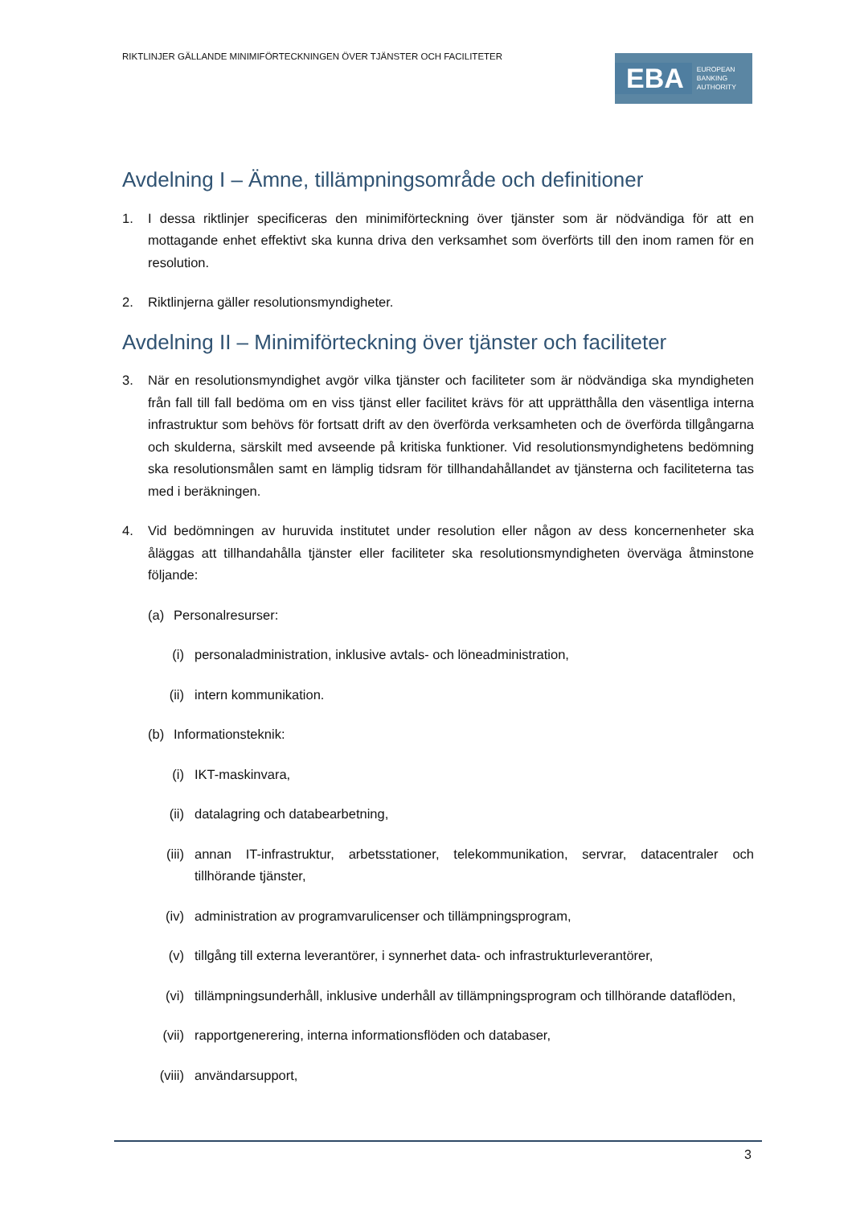RIKTLINJER GÄLLANDE MINIMIFÖRTECKNINGEN ÖVER TJÄNSTER OCH FACILITETER
EBA EUROPEAN
BANKING
AUTHORITY
Avdelning I – Ämne, tillämpningsområde och definitioner
1. I dessa riktlinjer specificeras den minimiförteckning över tjänster som är nödvändiga för att en mottagande enhet effektivt ska kunna driva den verksamhet som överförts till den inom ramen för en resolution.
2. Riktlinjerna gäller resolutionsmyndigheter.
Avdelning II – Minimiförteckning över tjänster och faciliteter
3. När en resolutionsmyndighet avgör vilka tjänster och faciliteter som är nödvändiga ska myndigheten från fall till fall bedöma om en viss tjänst eller facilitet krävs för att upprätthålla den väsentliga interna infrastruktur som behövs för fortsatt drift av den överförda verksamheten och de överförda tillgångarna och skulderna, särskilt med avseende på kritiska funktioner. Vid resolutionsmyndighetens bedömning ska resolutionsmålen samt en lämplig tidsram för tillhandahållandet av tjänsterna och faciliteterna tas med i beräkningen.
4. Vid bedömningen av huruvida institutet under resolution eller någon av dess koncernenheter ska åläggas att tillhandahålla tjänster eller faciliteter ska resolutionsmyndigheten överväga åtminstone följande:
(a) Personalresurser:
(i) personaladministration, inklusive avtals- och löneadministration,
(ii) intern kommunikation.
(b) Informationsteknik:
(i) IKT-maskinvara,
(ii) datalagring och databearbetning,
(iii) annan IT-infrastruktur, arbetsstationer, telekommunikation, servrar, datacentraler och tillhörande tjänster,
(iv) administration av programvarulicenser och tillämpningsprogram,
(v) tillgång till externa leverantörer, i synnerhet data- och infrastrukturleverantörer,
(vi) tillämpningsunderhåll, inklusive underhåll av tillämpningsprogram och tillhörande dataflöden,
(vii) rapportgenerering, interna informationsflöden och databaser,
(viii) användarsupport,
3